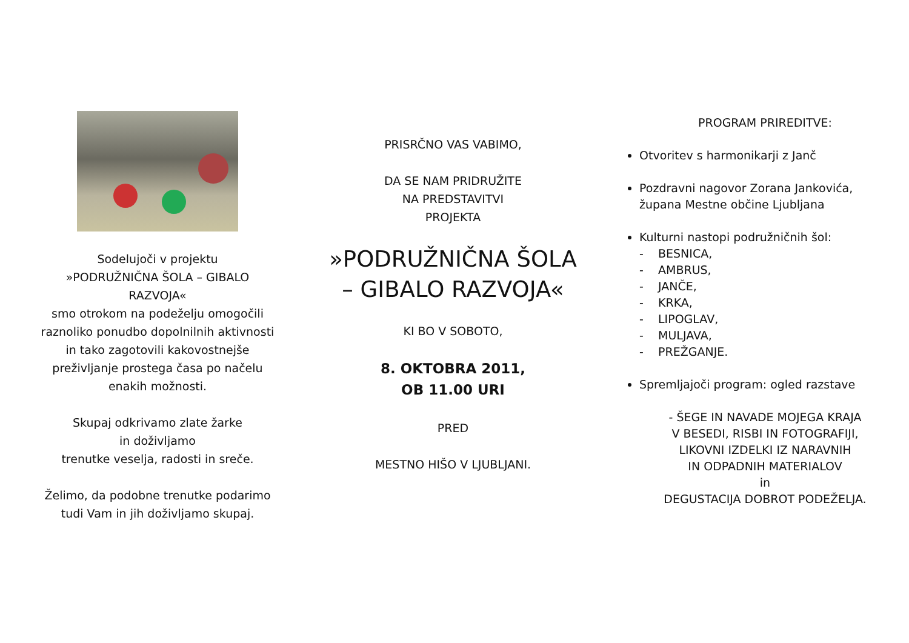Sodelujoči v projektu
»PODRUŽNIČNA ŠOLA – GIBALO
RAZVOJA«
smo otrokom na podeželju omogočili
raznoliko ponudbo dopolnilnih aktivnosti
in tako zagotovili kakovostnejše
preživljanje prostega časa po načelu
enakih možnosti.
Skupaj odkrivamo zlate žarke
in doživljamo
trenutke veselja, radosti in sreče.
Želimo, da podobne trenutke podarimo
tudi Vam in jih doživljamo skupaj.
PRISRČNO VAS VABIMO,
DA SE NAM PRIDRUŽITE
NA PREDSTAVITVI
PROJEKTA
»PODRUŽNIČNA ŠOLA
– GIBALO RAZVOJA«
KI BO V SOBOTO,
8. OKTOBRA 2011,
OB 11.00 URI
PRED
MESTNO HIŠO V LJUBLJANI.
PROGRAM PRIREDITVE:
Otvoritev s harmonikarji z Janč
Pozdravni nagovor Zorana Jankovića,
župana Mestne občine Ljubljana
Kulturni nastopi podružničnih šol:
- BESNICA,
- AMBRUS,
- JANČE,
- KRKA,
- LIPOGLAV,
- MULJAVA,
- PREŽGANJE.
Spremljajoči program: ogled razstave
- ŠEGE IN NAVADE MOJEGA KRAJA
V BESEDI, RISBI IN FOTOGRAFIJI,
LIKOVNI IZDELKI IZ NARAVNIH
IN ODPADNIH MATERIALOV
in
DEGUSTACIJA DOBROT PODEŽELJA.